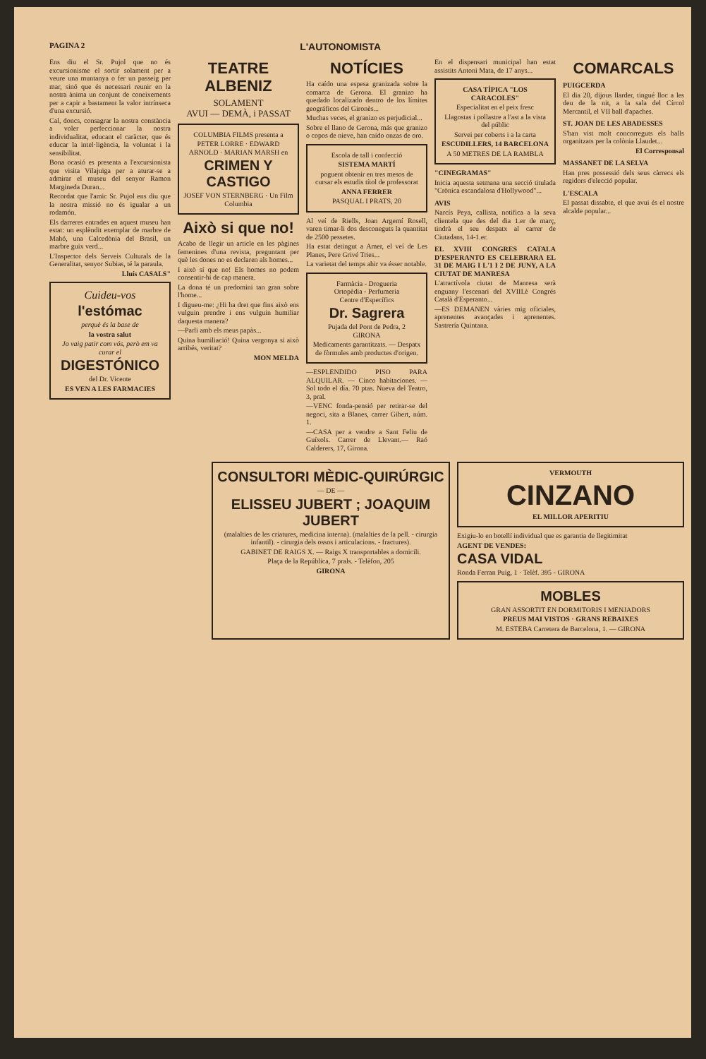PAGINA 2 L'AUTONOMISTA
Ens diu el Sr. Pujol que no és excursionisme el sortir solament per a veure una muntanya o fer un passeig per mar, sinó que és necessari reunir en la nostra ànima un conjunt de coneixements per a capir a bastament la valor intrínseca d'una excursió.
Cal, doncs, consagrar la nostra constància a voler perfeccionar la nostra individualitat, educant el caràcter, que és educar la intel·ligència, la voluntat i la sensibilitat.
Bona ocasió es presenta a l'excursionista que visita Vilajuïga per a aturar-se a admirar el museu del senyor Ramon Margineda Duran...
Recordat que l'amic Sr. Pujol ens diu que la nostra missió no és igualar a un rodamón.
Els darreres entrades en aquest museu han estat: un esplèndit exemplar de marbre de Mahó, una Calcedònia del Brasil, un marbre guix verd...
L'Inspector dels Serveis Culturals de la Generalitat, senyor Subias, té la paraula.
Lluís CASALS"
Cuideu-vos
l'estómac
perquè és la base de
la vostra salut
Jo vaig patir com vós, però em va curar el
DIGESTÓNICO
del Dr. Vicente
ES VEN A LES FARMACIES
TEATRE ALBENIZ
SOLAMENT
AVUI — DEMÀ, i PASSAT
COLUMBIA FILMS presenta a
PETER LORRE · EDWARD ARNOLD · MARIAN MARSH en
CRIMEN Y CASTIGO
JOSEF VON STERNBERG · Un Film Columbia
Això si que no!
Acabo de llegir un article en les pàgines femenines d'una revista, preguntant per què les dones no es declaren als homes...
I això sí que no! Els homes no podem consentir-hi de cap manera.
La dona té un predomini tan gran sobre l'home...
I digueu-me: ¿Hi ha dret que fins això ens vulguin prendre i ens vulguin humiliar daquesta manera?
—Parli amb els meus papàs...
Quina humiliació! Quina vergonya si això arribés, veritat?
MON MELDA
NOTÍCIES
Ha caído una espesa granizada sobre la comarca de Gerona. El granizo ha quedado localizado dentro de los límites geográficos del Gironès...
Muchas veces, el granizo es perjudicial...
Sobre el llano de Gerona, más que granizo o copos de nieve, han caído onzas de oro.
Escola de tall i confecció
SISTEMA MARTÍ
poguent obtenir en tres mesos de cursar els estudis títol de professorat
ANNA FERRER
PASQUAL I PRATS, 20
Al veí de Riells, Joan Argemí Rosell, varen timar-li dos desconeguts la quantitat de 2500 pessetes.
Ha estat detingut a Amer, el veí de Les Planes, Pere Grivé Tries...
La varietat del temps ahir va ésser notable.
Farmàcia - Drogueria
Ortopèdia - Perfumeria
Centre d'Específics
Dr. Sagrera
Pujada del Pont de Pedra, 2
GIRONA
Medicaments garantitzats. — Despatx de fòrmules amb productes d'origen.
—ESPLENDIDO PISO PARA ALQUILAR. — Cinco habitaciones. — Sol todo el día. 70 ptas. Nueva del Teatro, 3, pral.
—VENC fonda-pensió per retirar-se del negoci, sita a Blanes, carrer Gibert, núm. 1.
—CASA per a vendre a Sant Feliu de Guíxols. Carrer de Llevant.— Raó Calderers, 17, Girona.
En el dispensari municipal han estat assistits Antoni Mata, de 17 anys...
CASA TÍPICA "LOS CARACOLES"
Especialitat en el peix fresc
Llagostas i pollastre a l'ast a la vista del públic
Servei per coberts i a la carta
ESCUDILLERS, 14 BARCELONA
A 50 METRES DE LA RAMBLA
"CINEGRAMAS"
Inicia aquesta setmana una secció titulada "Crònica escandalosa d'Hollywood"...
AVIS
Narcís Peya, callista, notifica a la seva clientela que des del dia 1.er de març, tindrà el seu despatx al carrer de Ciutadans, 14-1.er.
EL XVIII CONGRES CATALA D'ESPERANTO ES CELEBRARA EL 31 DE MAIG I L'1 I 2 DE JUNY, A LA CIUTAT DE MANRESA
L'atractívola ciutat de Manresa serà enguany l'escenari del XVIII.è Congrés Català d'Esperanto...
—ES DEMANEN vàries mig oficiales, aprenentes avançades i aprenentes. Sastrería Quintana.
COMARCALS
PUIGCERDA
El dia 20, dijous llarder, tingué lloc a les deu de la nit, a la sala del Círcol Mercantil, el VII ball d'apaches.
ST. JOAN DE LES ABADESSES
S'han vist molt concorreguts els balls organitzats per la colònia Llaudet...
El Corresponsal
MASSANET DE LA SELVA
Han pres possessió dels seus càrrecs els regidors d'elecció popular.
L'ESCALA
El passat dissabte, el que avui és el nostre alcalde popular...
CONSULTORI MÈDIC-QUIRÚRGIC
— DE —
ELISSEU JUBERT ; JOAQUIM JUBERT
(malalties de les criatures, medicina interna). (malalties de la pell. - cirurgia infantil). - cirurgia dels ossos i articulacions. - fractures).
GABINET DE RAIGS X. — Raigs X transportables a domicili.
Plaça de la República, 7 prals. - Telèfon, 205
GIRONA
VERMOUTH
CINZANO
EL MILLOR APERITIU
Exigiu-lo en botellí individual que es garantia de llegitimitat
AGENT DE VENDES:
CASA VIDAL
Ronda Ferran Puig, 1 · Telèf. 395 - GIRONA
MOBLES
GRAN ASSORTIT EN DORMITORIS I MENJADORS
PREUS MAI VISTOS · GRANS REBAIXES
M. ESTEBA Carretera de Barcelona, 1. — GIRONA